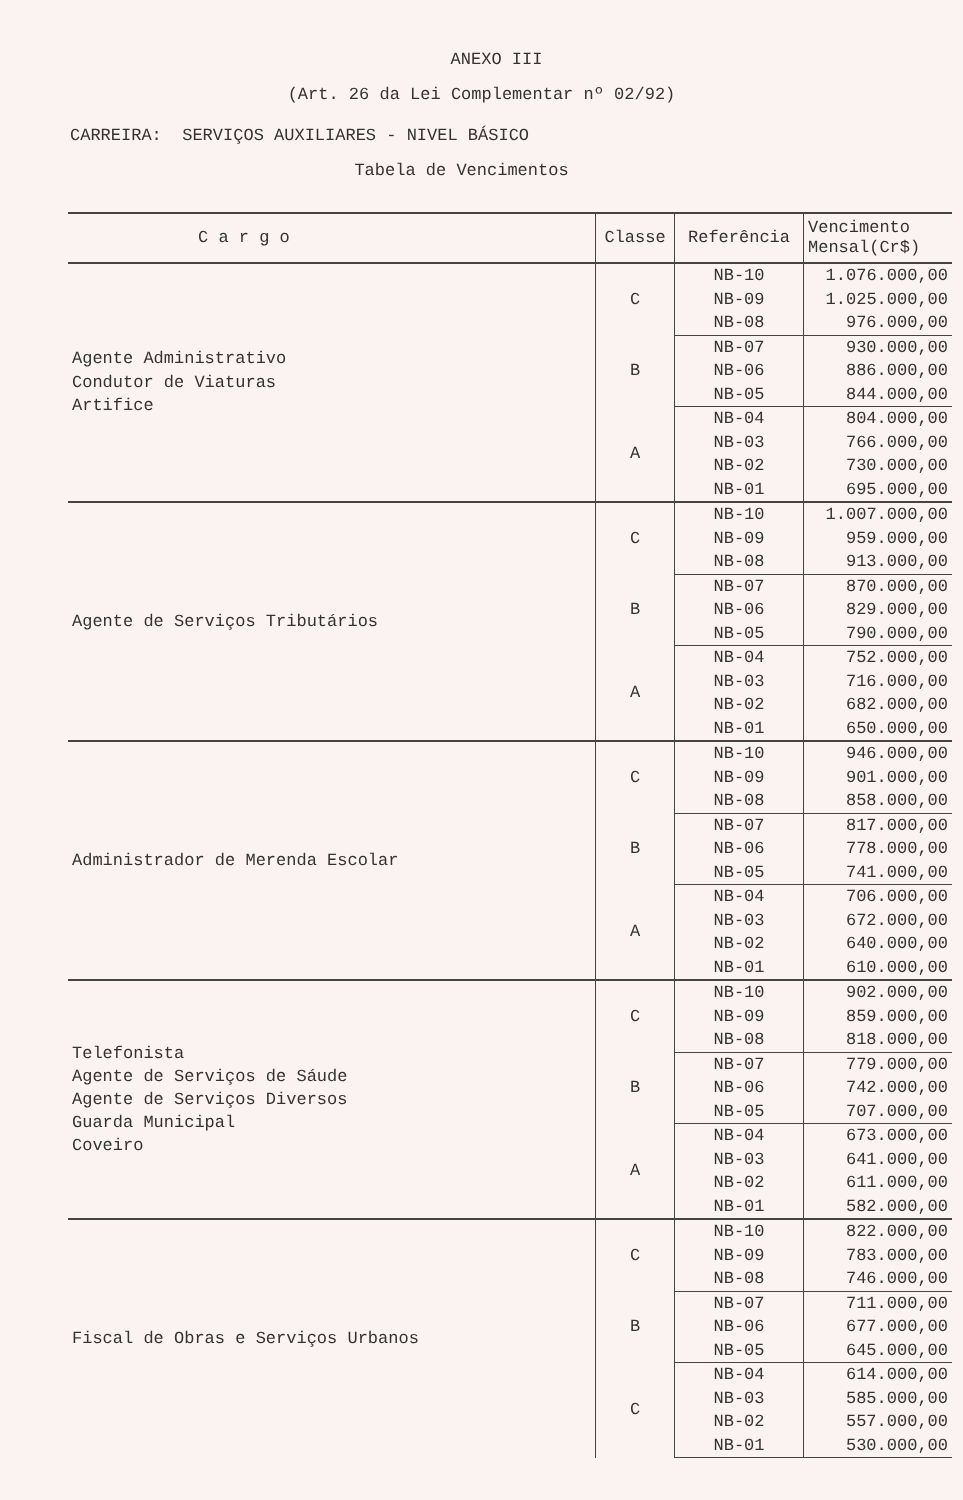ANEXO III
(Art. 26 da Lei Complementar nº 02/92)
CARREIRA: SERVIÇOS AUXILIARES - NIVEL BÁSICO
Tabela de Vencimentos
| C a r g o | Classe | Referência | Vencimento Mensal(Cr$) |
| --- | --- | --- | --- |
| Agente Administrativo Condutor de Viaturas Artifice | C | NB-10 | 1.076.000,00 |
| | | NB-09 | 1.025.000,00 |
| | | NB-08 | 976.000,00 |
| | B | NB-07 | 930.000,00 |
| | | NB-06 | 886.000,00 |
| | | NB-05 | 844.000,00 |
| | A | NB-04 | 804.000,00 |
| | | NB-03 | 766.000,00 |
| | | NB-02 | 730.000,00 |
| | | NB-01 | 695.000,00 |
| Agente de Serviços Tributários | C | NB-10 | 1.007.000,00 |
| | | NB-09 | 959.000,00 |
| | | NB-08 | 913.000,00 |
| | B | NB-07 | 870.000,00 |
| | | NB-06 | 829.000,00 |
| | | NB-05 | 790.000,00 |
| | A | NB-04 | 752.000,00 |
| | | NB-03 | 716.000,00 |
| | | NB-02 | 682.000,00 |
| | | NB-01 | 650.000,00 |
| Administrador de Merenda Escolar | C | NB-10 | 946.000,00 |
| | | NB-09 | 901.000,00 |
| | | NB-08 | 858.000,00 |
| | B | NB-07 | 817.000,00 |
| | | NB-06 | 778.000,00 |
| | | NB-05 | 741.000,00 |
| | A | NB-04 | 706.000,00 |
| | | NB-03 | 672.000,00 |
| | | NB-02 | 640.000,00 |
| | | NB-01 | 610.000,00 |
| Telefonista Agente de Serviços de Sáude Agente de Serviços Diversos Guarda Municipal Coveiro | C | NB-10 | 902.000,00 |
| | | NB-09 | 859.000,00 |
| | | NB-08 | 818.000,00 |
| | B | NB-07 | 779.000,00 |
| | | NB-06 | 742.000,00 |
| | | NB-05 | 707.000,00 |
| | A | NB-04 | 673.000,00 |
| | | NB-03 | 641.000,00 |
| | | NB-02 | 611.000,00 |
| | | NB-01 | 582.000,00 |
| Fiscal de Obras e Serviços Urbanos | C | NB-10 | 822.000,00 |
| | | NB-09 | 783.000,00 |
| | | NB-08 | 746.000,00 |
| | B | NB-07 | 711.000,00 |
| | | NB-06 | 677.000,00 |
| | | NB-05 | 645.000,00 |
| | C | NB-04 | 614.000,00 |
| | | NB-03 | 585.000,00 |
| | | NB-02 | 557.000,00 |
| | | NB-01 | 530.000,00 |